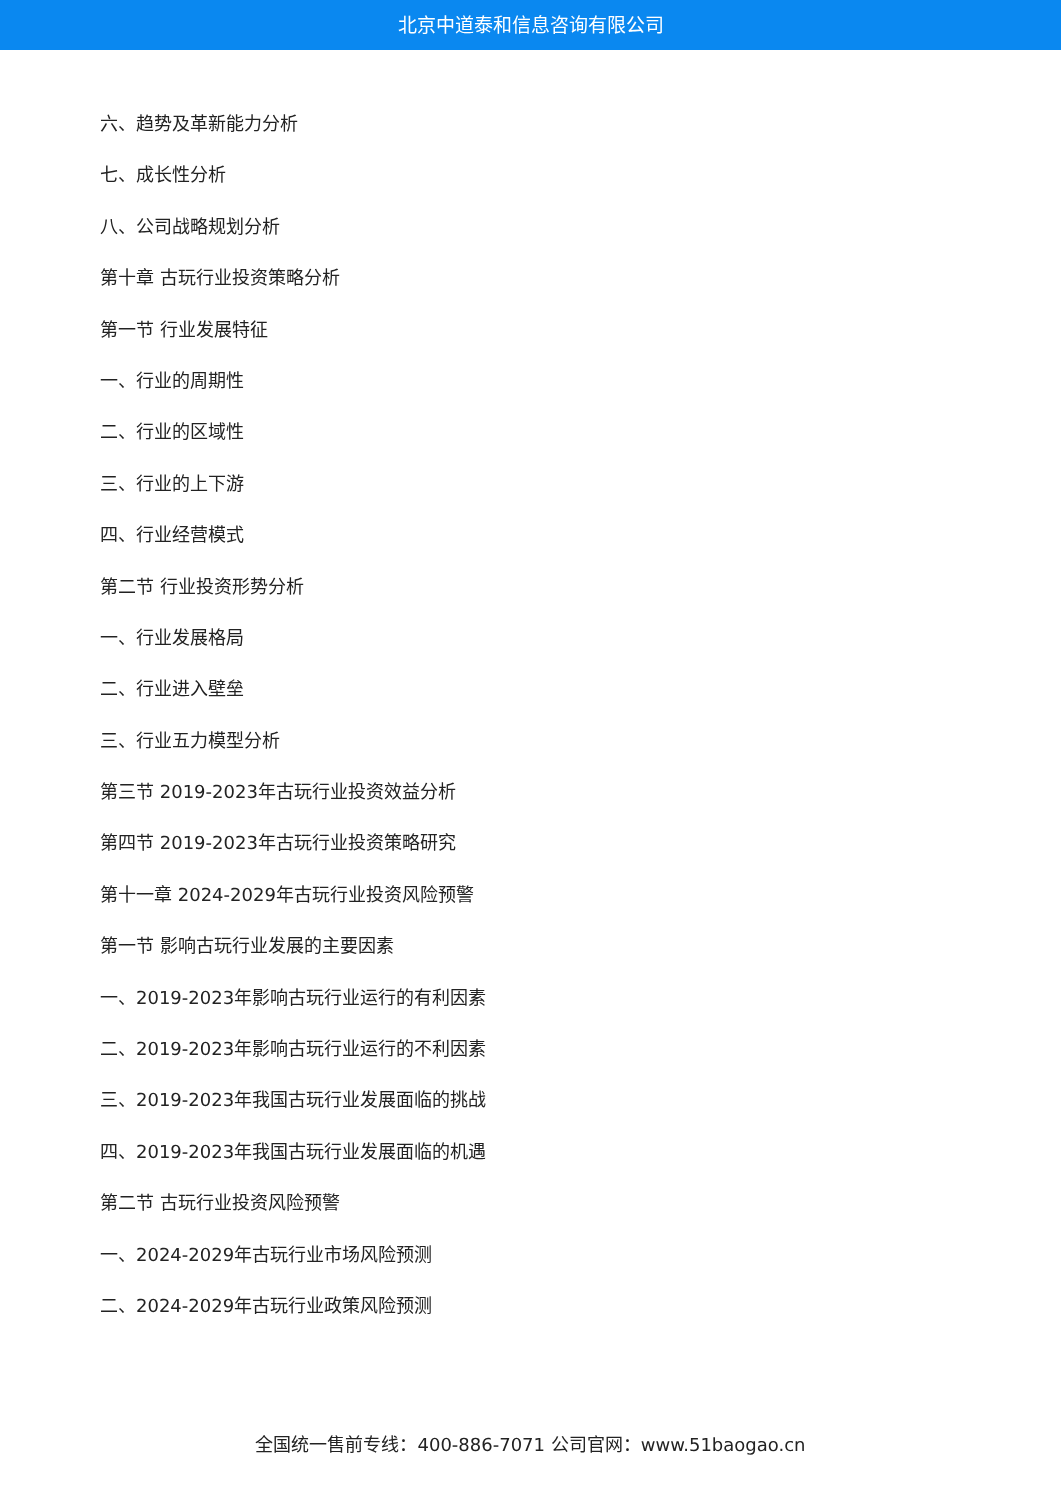北京中道泰和信息咨询有限公司
六、趋势及革新能力分析
七、成长性分析
八、公司战略规划分析
第十章 古玩行业投资策略分析
第一节 行业发展特征
一、行业的周期性
二、行业的区域性
三、行业的上下游
四、行业经营模式
第二节 行业投资形势分析
一、行业发展格局
二、行业进入壁垒
三、行业五力模型分析
第三节 2019-2023年古玩行业投资效益分析
第四节 2019-2023年古玩行业投资策略研究
第十一章 2024-2029年古玩行业投资风险预警
第一节 影响古玩行业发展的主要因素
一、2019-2023年影响古玩行业运行的有利因素
二、2019-2023年影响古玩行业运行的不利因素
三、2019-2023年我国古玩行业发展面临的挑战
四、2019-2023年我国古玩行业发展面临的机遇
第二节 古玩行业投资风险预警
一、2024-2029年古玩行业市场风险预测
二、2024-2029年古玩行业政策风险预测
全国统一售前专线：400-886-7071 公司官网：www.51baogao.cn